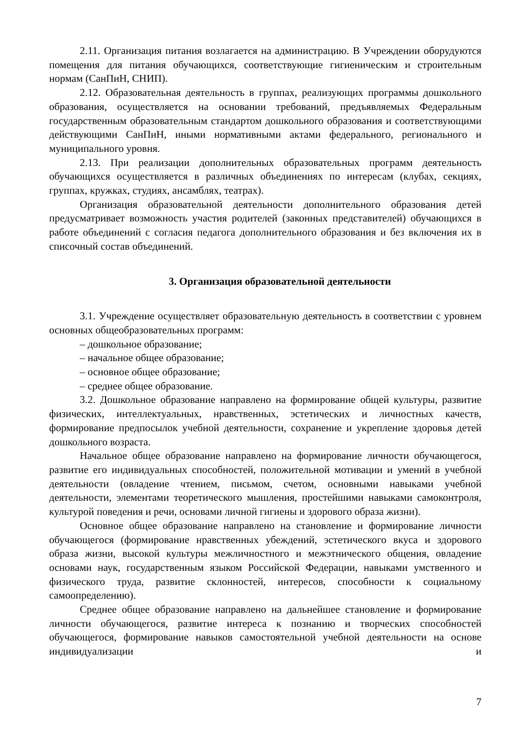2.11. Организация питания возлагается на администрацию. В Учреждении оборудуются помещения для питания обучающихся, соответствующие гигиеническим и строительным нормам (СанПиН, СНИП).
2.12. Образовательная деятельность в группах, реализующих программы дошкольного образования, осуществляется на основании требований, предъявляемых Федеральным государственным образовательным стандартом дошкольного образования и соответствующими действующими СанПиН, иными нормативными актами федерального, регионального и муниципального уровня.
2.13. При реализации дополнительных образовательных программ деятельность обучающихся осуществляется в различных объединениях по интересам (клубах, секциях, группах, кружках, студиях, ансамблях, театрах).
Организация образовательной деятельности дополнительного образования детей предусматривает возможность участия родителей (законных представителей) обучающихся в работе объединений с согласия педагога дополнительного образования и без включения их в списочный состав объединений.
3. Организация образовательной деятельности
3.1. Учреждение осуществляет образовательную деятельность в соответствии с уровнем основных общеобразовательных программ:
– дошкольное образование;
– начальное общее образование;
– основное общее образование;
– среднее общее образование.
3.2. Дошкольное образование направлено на формирование общей культуры, развитие физических, интеллектуальных, нравственных, эстетических и личностных качеств, формирование предпосылок учебной деятельности, сохранение и укрепление здоровья детей дошкольного возраста.
Начальное общее образование направлено на формирование личности обучающегося, развитие его индивидуальных способностей, положительной мотивации и умений в учебной деятельности (овладение чтением, письмом, счетом, основными навыками учебной деятельности, элементами теоретического мышления, простейшими навыками самоконтроля, культурой поведения и речи, основами личной гигиены и здорового образа жизни).
Основное общее образование направлено на становление и формирование личности обучающегося (формирование нравственных убеждений, эстетического вкуса и здорового образа жизни, высокой культуры межличностного и межэтнического общения, овладение основами наук, государственным языком Российской Федерации, навыками умственного и физического труда, развитие склонностей, интересов, способности к социальному самоопределению).
Среднее общее образование направлено на дальнейшее становление и формирование личности обучающегося, развитие интереса к познанию и творческих способностей обучающегося, формирование навыков самостоятельной учебной деятельности на основе индивидуализации и
7